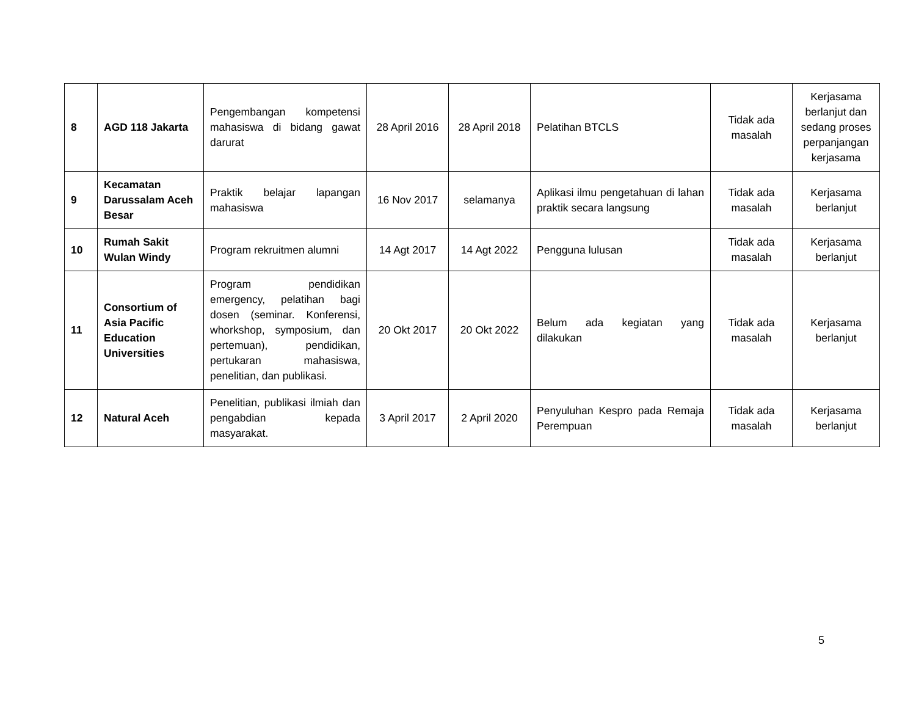| 8 | AGD 118 Jakarta | Pengembangan kompetensi mahasiswa di bidang gawat darurat | 28 April 2016 | 28 April 2018 | Pelatihan BTCLS | Tidak ada masalah | Kerjasama berlanjut dan sedang proses perpanjangan kerjasama |
| 9 | Kecamatan Darussalam Aceh Besar | Praktik belajar lapangan mahasiswa | 16 Nov 2017 | selamanya | Aplikasi ilmu pengetahuan di lahan praktik secara langsung | Tidak ada masalah | Kerjasama berlanjut |
| 10 | Rumah Sakit Wulan Windy | Program rekruitmen alumni | 14 Agt 2017 | 14 Agt 2022 | Pengguna lulusan | Tidak ada masalah | Kerjasama berlanjut |
| 11 | Consortium of Asia Pacific Education Universities | Program pendidikan emergency, pelatihan bagi dosen (seminar. Konferensi, whorkshop, symposium, dan pertemuan), pendidikan, pertukaran mahasiswa, penelitian, dan publikasi. | 20 Okt 2017 | 20 Okt 2022 | Belum ada kegiatan yang dilakukan | Tidak ada masalah | Kerjasama berlanjut |
| 12 | Natural Aceh | Penelitian, publikasi ilmiah dan pengabdian kepada masyarakat. | 3 April 2017 | 2 April 2020 | Penyuluhan Kespro pada Remaja Perempuan | Tidak ada masalah | Kerjasama berlanjut |
5